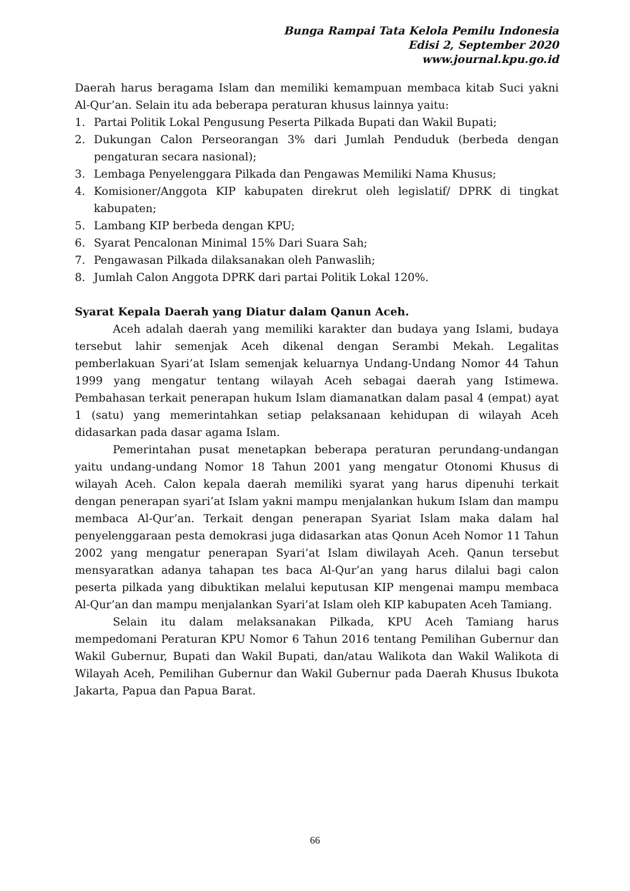Bunga Rampai Tata Kelola Pemilu Indonesia
Edisi 2, September 2020
www.journal.kpu.go.id
Daerah harus beragama Islam dan memiliki kemampuan membaca kitab Suci yakni Al-Qur’an. Selain itu ada beberapa peraturan khusus lainnya yaitu:
1. Partai Politik Lokal Pengusung Peserta Pilkada Bupati dan Wakil Bupati;
2. Dukungan Calon Perseorangan 3% dari Jumlah Penduduk (berbeda dengan pengaturan secara nasional);
3. Lembaga Penyelenggara Pilkada dan Pengawas Memiliki Nama Khusus;
4. Komisioner/Anggota KIP kabupaten direkrut oleh legislatif/ DPRK di tingkat kabupaten;
5. Lambang KIP berbeda dengan KPU;
6. Syarat Pencalonan Minimal 15% Dari Suara Sah;
7. Pengawasan Pilkada dilaksanakan oleh Panwaslih;
8. Jumlah Calon Anggota DPRK dari partai Politik Lokal 120%.
Syarat Kepala Daerah yang Diatur dalam Qanun Aceh.
Aceh adalah daerah yang memiliki karakter dan budaya yang Islami, budaya tersebut lahir semenjak Aceh dikenal dengan Serambi Mekah. Legalitas pemberlakuan Syari’at Islam semenjak keluarnya Undang-Undang Nomor 44 Tahun 1999 yang mengatur tentang wilayah Aceh sebagai daerah yang Istimewa. Pembahasan terkait penerapan hukum Islam diamanatkan dalam pasal 4 (empat) ayat 1 (satu) yang memerintahkan setiap pelaksanaan kehidupan di wilayah Aceh didasarkan pada dasar agama Islam.
Pemerintahan pusat menetapkan beberapa peraturan perundang-undangan yaitu undang-undang Nomor 18 Tahun 2001 yang mengatur Otonomi Khusus di wilayah Aceh. Calon kepala daerah memiliki syarat yang harus dipenuhi terkait dengan penerapan syari’at Islam yakni mampu menjalankan hukum Islam dan mampu membaca Al-Qur’an. Terkait dengan penerapan Syariat Islam maka dalam hal penyelenggaraan pesta demokrasi juga didasarkan atas Qonun Aceh Nomor 11 Tahun 2002 yang mengatur penerapan Syari’at Islam diwilayah Aceh. Qanun tersebut mensyaratkan adanya tahapan tes baca Al-Qur’an yang harus dilalui bagi calon peserta pilkada yang dibuktikan melalui keputusan KIP mengenai mampu membaca Al-Qur’an dan mampu menjalankan Syari’at Islam oleh KIP kabupaten Aceh Tamiang.
Selain itu dalam melaksanakan Pilkada, KPU Aceh Tamiang harus mempedomani Peraturan KPU Nomor 6 Tahun 2016 tentang Pemilihan Gubernur dan Wakil Gubernur, Bupati dan Wakil Bupati, dan/atau Walikota dan Wakil Walikota di Wilayah Aceh, Pemilihan Gubernur dan Wakil Gubernur pada Daerah Khusus Ibukota Jakarta, Papua dan Papua Barat.
66